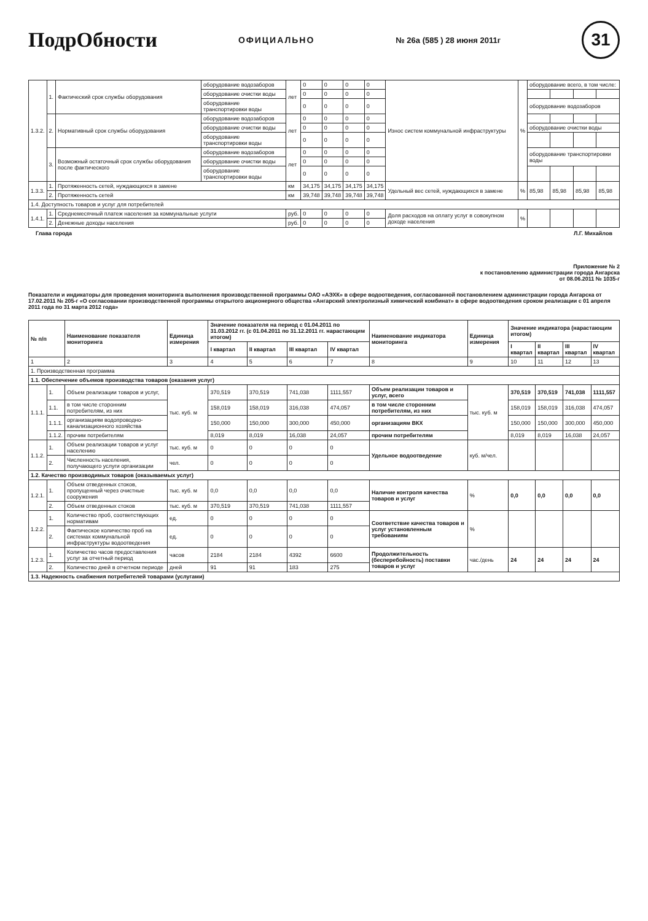ПодрОбности
ОФИЦИАЛЬНО № 26а (585 ) 28 июня 2011г
31
| 1.3.2. | 1. | Фактический срок службы оборудования | оборудование водозаборов | лет | 0 | 0 | 0 | 0 | Износ систем коммунальной инфраструктуры | % | оборудование всего, в том числе: | | | |
| | | | оборудование очистки воды | | 0 | 0 | 0 | 0 | | | | | | |
| | | | оборудование транспортировки воды | | 0 | 0 | 0 | 0 | | | оборудование водозаборов | | | |
| | 2. | Нормативный срок службы оборудования | оборудование водозаборов | лет | 0 | 0 | 0 | 0 | | | | | | |
| | | | оборудование очистки воды | | 0 | 0 | 0 | 0 | | | оборудование очистки воды | | | |
| | | | оборудование транспортировки воды | | 0 | 0 | 0 | 0 | | | | | | |
| | 3. | Возможный остаточный срок службы оборудования после фактического | оборудование водозаборов | лет | 0 | 0 | 0 | 0 | | | оборудование транспортировки воды | | | |
| | | | оборудование очистки воды | | 0 | 0 | 0 | 0 | | | | | | |
| | | | оборудование транспортировки воды | | 0 | 0 | 0 | 0 | | | | | | |
| 1.3.3. | 1. | Протяженность сетей, нуждающихся в замене | | км | 34,175 | 34,175 | 34,175 | 34,175 | Удельный вес сетей, нуждающихся в замене | % | 85,98 | 85,98 | 85,98 | 85,98 |
| | 2. | Протяженность сетей | | км | 39,748 | 39,748 | 39,748 | 39,748 | | | | | | |
| 1.4. Доступность товаров и услуг для потребителей | | | | | | | | | | | | | | |
| 1.4.1. | 1. | Среднемесячный платеж населения за коммунальные услуги | | руб. | 0 | 0 | 0 | 0 | Доля расходов на оплату услуг в совокупном доходе населения | % | | | | |
| | 2. | Денежные доходы населения | | руб. | 0 | 0 | 0 | 0 | | | | | | |
Глава города Л.Г. Михайлов
Приложение № 2
к постановлению администрации города Ангарска
от 08.06.2011 № 1035-г
Показатели и индикаторы для проведения мониторинга выполнения производственной программы ОАО «АЭХК» в сфере водоотведения, согласованной постановлением администрации города Ангарска от 17.02.2011 № 205-г «О согласовании производственной программы открытого акционерного общества «Ангарский электролизный химический комбинат» в сфере водоотведения сроком реализации с 01 апреля 2011 года по 31 марта 2012 года»
| № п/п | | Наименование показателя мониторинга | Единица измерения | Значение показателя на период с 01.04.2011 по 31.03.2012 гг. (с 01.04.2011 по 31.12.2011 гг. нарастающим итогом) | | | | Наименование индикатора мониторинга | Единица измерения | Значение индикатора (нарастающим итогом) | | | |
| --- | --- | --- | --- | --- | --- | --- | --- | --- | --- | --- | --- | --- | --- |
| | | | | I квартал | II квартал | III квартал | IV квартал | | | I квартал | II квартал | III квартал | IV квартал |
| 1 | | 2 | 3 | 4 | 5 | 6 | 7 | 8 | 9 | 10 | 11 | 12 | 13 |
| 1. Производственная программа | | | | | | | | | | | | | |
| 1.1. Обеспечение объемов производства товаров (оказания услуг) | | | | | | | | | | | | | |
| 1.1.1. | 1. | Объем реализации товаров и услуг, | тыс. куб. м | 370,519 | 370,519 | 741,038 | 1111,557 | Объем реализации товаров и услуг, всего | тыс. куб. м | 370,519 | 370,519 | 741,038 | 1111,557 |
| | 1.1. | в том числе сторонним потребителям, из них | | 158,019 | 158,019 | 316,038 | 474,057 | в том числе сторонним потребителям, из них | | 158,019 | 158,019 | 316,038 | 474,057 |
| | 1.1.1. | организациям водопроводно-канализационного хозяйства | | 150,000 | 150,000 | 300,000 | 450,000 | организациям ВКХ | | 150,000 | 150,000 | 300,000 | 450,000 |
| | 1.1.2. | прочим потребителям | | 8,019 | 8,019 | 16,038 | 24,057 | прочим потребителям | | 8,019 | 8,019 | 16,038 | 24,057 |
| 1.1.2. | 1. | Объем реализации товаров и услуг населению | тыс. куб. м | 0 | 0 | 0 | 0 | Удельное водоотведение | куб. м/чел. | | | | |
| | 2. | Численность населения, получающего услуги организации | чел. | 0 | 0 | 0 | 0 | | | | | | |
| 1.2. Качество производимых товаров (оказываемых услуг) | | | | | | | | | | | | | |
| 1.2.1. | 1. | Объем отведенных стоков, пропущенный через очистные сооружения | тыс. куб. м | 0,0 | 0,0 | 0,0 | 0,0 | Наличие контроля качества товаров и услуг | % | 0,0 | 0,0 | 0,0 | 0,0 |
| | 2. | Объем отведенных стоков | тыс. куб. м | 370,519 | 370,519 | 741,038 | 1111,557 | | | | | | |
| 1.2.2. | 1. | Количество проб, соответствующих нормативам | ед. | 0 | 0 | 0 | 0 | Соответствие качества товаров и услуг установленным требованиям | % | | | | |
| | 2. | Фактическое количество проб на системах коммунальной инфраструктуры водоотведения | ед. | 0 | 0 | 0 | 0 | | | | | | |
| 1.2.3. | 1. | Количество часов предоставления услуг за отчетный период | часов | 2184 | 2184 | 4392 | 6600 | Продолжительность (бесперебойность) поставки товаров и услуг | час./день | 24 | 24 | 24 | 24 |
| | 2. | Количество дней в отчетном периоде | дней | 91 | 91 | 183 | 275 | | | | | | |
| 1.3. Надежность снабжения потребителей товарами (услугами) | | | | | | | | | | | | | |